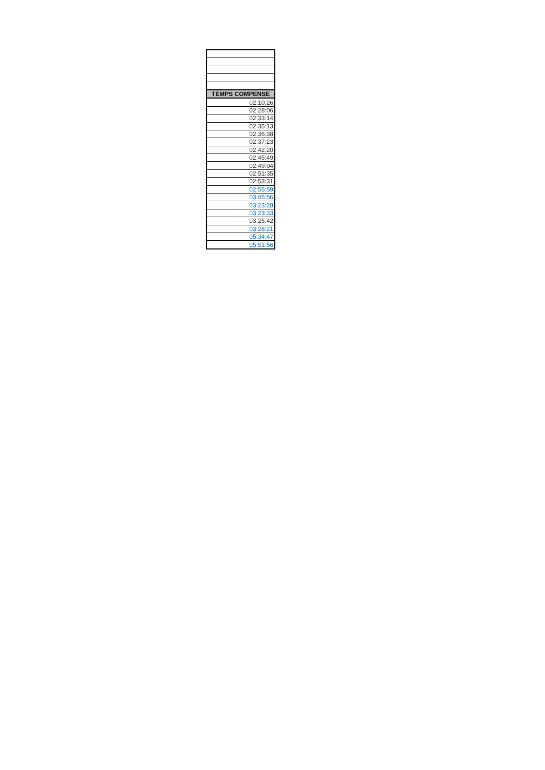| TEMPS COMPENSE |
| --- |
| 02:10:26 |
| 02:28:06 |
| 02:33:14 |
| 02:35:13 |
| 02:36:38 |
| 02:37:23 |
| 02:42:20 |
| 02:45:49 |
| 02:49:04 |
| 02:51:35 |
| 02:53:31 |
| 02:55:59 |
| 03:05:56 |
| 03:23:28 |
| 03:23:33 |
| 03:25:42 |
| 03:28:21 |
| 05:34:47 |
| 05:51:56 |